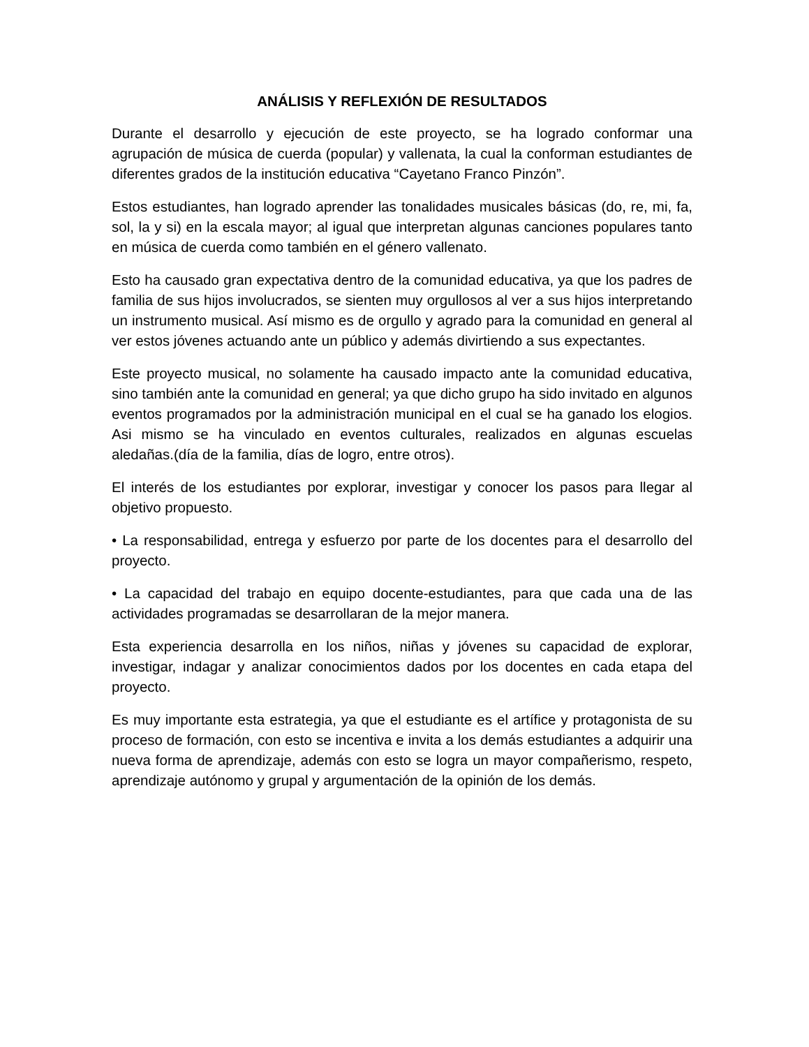ANÁLISIS Y REFLEXIÓN DE RESULTADOS
Durante el desarrollo y ejecución de este proyecto, se ha logrado conformar una agrupación de música de cuerda (popular) y vallenata, la cual la conforman estudiantes de diferentes grados de la institución educativa “Cayetano Franco Pinzón”.
Estos estudiantes, han logrado aprender las tonalidades musicales básicas (do, re, mi, fa, sol, la y si) en la escala mayor; al igual que interpretan algunas canciones populares tanto en música de cuerda como también en el género vallenato.
Esto ha causado gran expectativa dentro de la comunidad educativa, ya que los padres de familia de sus hijos involucrados, se sienten muy orgullosos al ver a sus hijos interpretando un instrumento musical. Así mismo es de orgullo y agrado para la comunidad en general al ver estos jóvenes actuando ante un público y además divirtiendo a sus expectantes.
Este proyecto musical, no solamente ha causado impacto ante la comunidad educativa, sino también ante la comunidad en general; ya que dicho grupo ha sido invitado en algunos eventos programados por la administración municipal en el cual se ha ganado los elogios. Asi mismo se ha vinculado en eventos culturales, realizados en algunas escuelas aledañas.(día de la familia, días de logro, entre otros).
El interés de los estudiantes por explorar, investigar y conocer los pasos para llegar al objetivo propuesto.
• La responsabilidad, entrega y esfuerzo por parte de los docentes para el desarrollo del proyecto.
• La capacidad del trabajo en equipo docente-estudiantes, para que cada una de las actividades programadas se desarrollaran de la mejor manera.
Esta experiencia desarrolla en los niños, niñas y jóvenes su capacidad de explorar, investigar, indagar y analizar conocimientos dados por los docentes en cada etapa del proyecto.
Es muy importante esta estrategia, ya que el estudiante es el artífice y protagonista de su proceso de formación, con esto se incentiva e invita a los demás estudiantes a adquirir una nueva forma de aprendizaje, además con esto se logra un mayor compañerismo, respeto, aprendizaje autónomo y grupal y argumentación de la opinión de los demás.